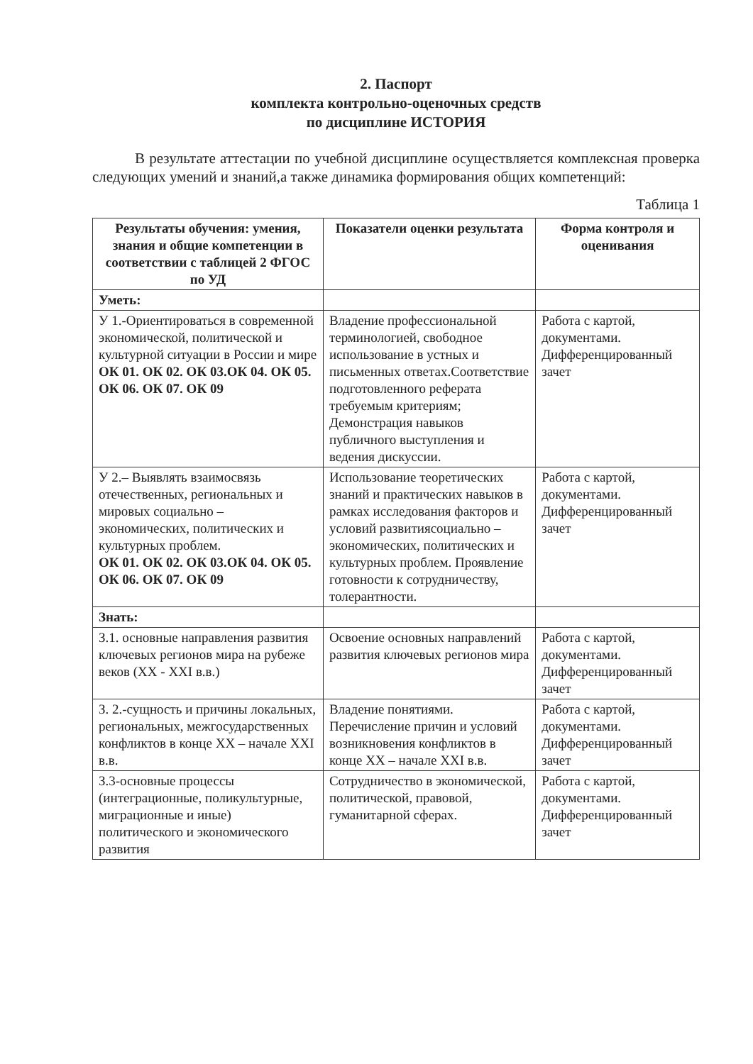2. Паспорт
комплекта контрольно-оценочных средств
по дисциплине ИСТОРИЯ
В результате аттестации по учебной дисциплине осуществляется комплексная проверка следующих умений и знаний,а также динамика формирования общих компетенций:
Таблица 1
| Результаты обучения: умения, знания и общие компетенции в соответствии с таблицей 2 ФГОС по УД | Показатели оценки результата | Форма контроля и оценивания |
| --- | --- | --- |
| Уметь: | | |
| У 1.-Ориентироваться в современной экономической, политической и культурной ситуации в России и мире ОК 01. ОК 02. ОК 03.ОК 04. ОК 05. ОК 06. ОК 07. ОК 09 | Владение профессиональной терминологией, свободное использование в устных и письменных ответах.Соответствие подготовленного реферата требуемым критериям; Демонстрация навыков публичного выступления и ведения дискуссии. | Работа с картой, документами. Дифференцированный зачет |
| У 2.– Выявлять взаимосвязь отечественных, региональных и мировых социально – экономических, политических и культурных проблем. ОК 01. ОК 02. ОК 03.ОК 04. ОК 05. ОК 06. ОК 07. ОК 09 | Использование теоретических знаний и практических навыков в рамках исследования факторов и условий развитиясоциально – экономических, политических и культурных проблем. Проявление готовности к сотрудничеству, толерантности. | Работа с картой, документами. Дифференцированный зачет |
| Знать: | | |
| З.1. основные направления развития ключевых регионов мира на рубеже веков (XX - XXI в.в.) | Освоение основных направлений развития ключевых регионов мира | Работа с картой, документами. Дифференцированный зачет |
| З. 2.-сущность и причины локальных, региональных, межгосударственных конфликтов в конце XX – начале XXI в.в. | Владение понятиями. Перечисление причин и условий возникновения конфликтов в конце XX – начале XXI в.в. | Работа с картой, документами. Дифференцированный зачет |
| З.3-основные процессы (интеграционные, поликультурные, миграционные и иные) политического и экономического развития | Сотрудничество в экономической, политической, правовой, гуманитарной сферах. | Работа с картой, документами. Дифференцированный зачет |